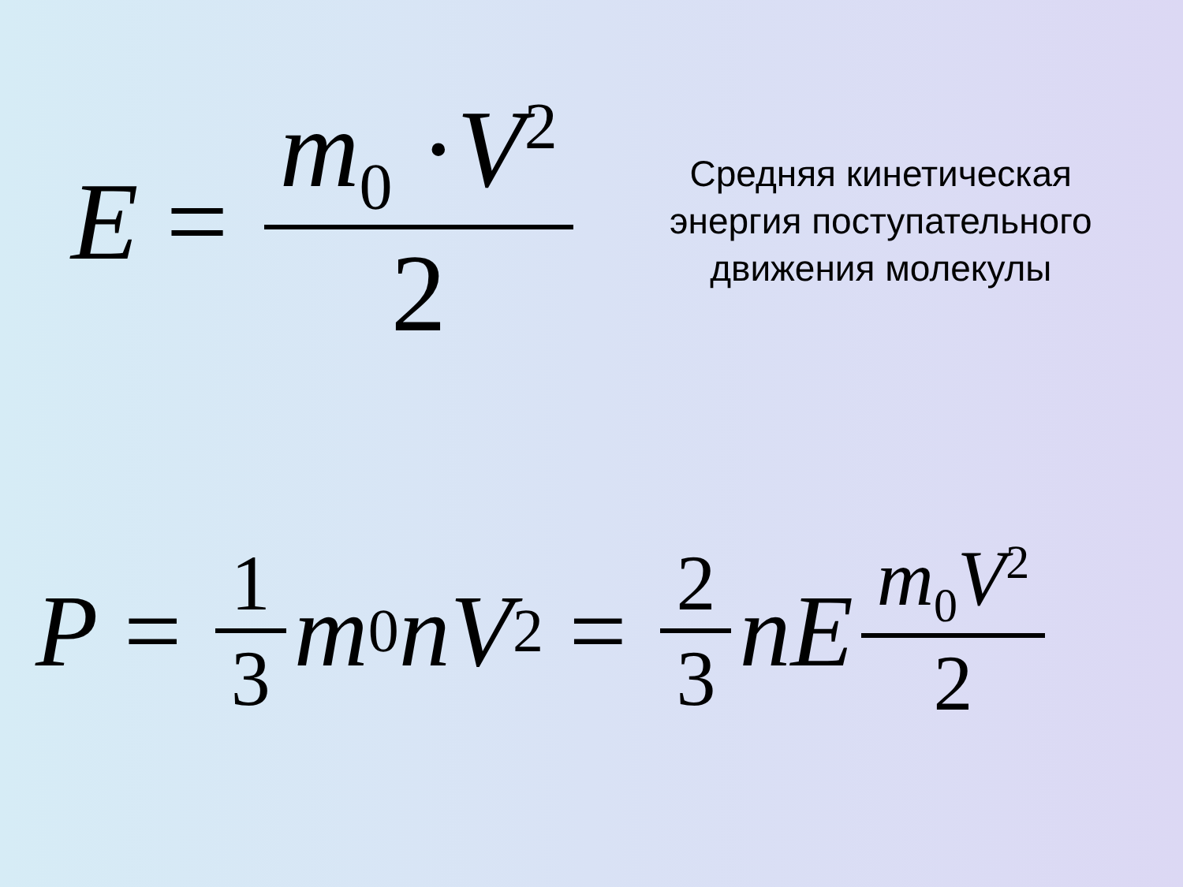E = m<sub>0</sub> ·V<sup>2</sup> 2
Средняя кинетическая энергия поступательного движения молекулы
P = 1 3 m<sub>0</sub> n V<sup>2</sup> = 2 3 nE m<sub>0</sub>V<sup>2</sup> 2